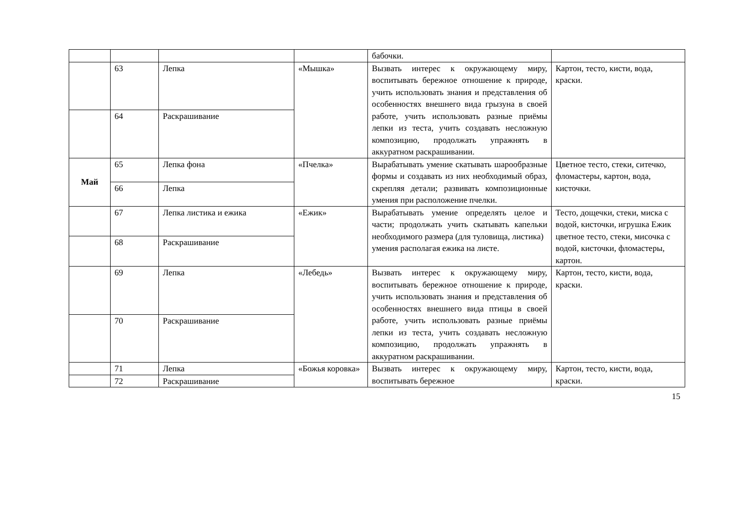| | | | | бабочки. | |
| | 63 | Лепка | «Мышка» | Вызвать интерес к окружающему миру, воспитывать бережное отношение к природе, учить использовать знания и представления об особенностях внешнего вида грызуна в своей работе, учить использовать разные приёмы лепки из теста, учить создавать несложную композицию, продолжать упражнять в аккуратном раскрашивании. | Картон, тесто, кисти, вода, краски. |
| | 64 | Раскрашивание | | | |
| Май | 65 | Лепка фона | «Пчелка» | Вырабатывать умение скатывать шарообразные формы и создавать из них необходимый образ, скрепляя детали; развивать композиционные умения при расположение пчелки. | Цветное тесто, стеки, ситечко, фломастеры, картон, вода, кисточки. |
| | 66 | Лепка | | | |
| | 67 | Лепка листика и ежика | «Ежик» | Вырабатывать умение определять целое и части; продолжать учить скатывать капельки необходимого размера (для туловища, листика) умения располагая ежика на листе. | Тесто, дощечки, стеки, миска с водой, кисточки, игрушка Ежик цветное тесто, стеки, мисочка с водой, кисточки, фломастеры, картон. |
| | 68 | Раскрашивание | | | |
| | 69 | Лепка | «Лебедь» | Вызвать интерес к окружающему миру, воспитывать бережное отношение к природе, учить использовать знания и представления об особенностях внешнего вида птицы в своей работе, учить использовать разные приёмы лепки из теста, учить создавать несложную композицию, продолжать упражнять в аккуратном раскрашивании. | Картон, тесто, кисти, вода, краски. |
| | 70 | Раскрашивание | | | |
| | 71 | Лепка | «Божья коровка» | Вызвать интерес к окружающему миру, воспитывать бережное | Картон, тесто, кисти, вода, краски. |
| | 72 | Раскрашивание | | | |
15